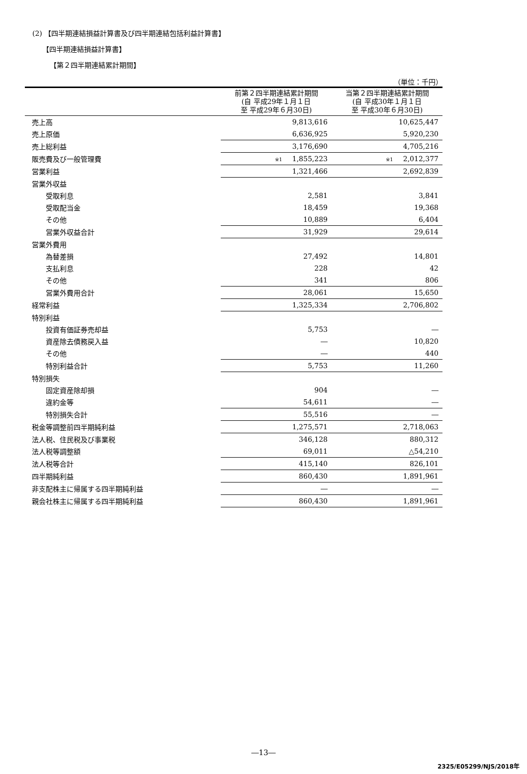(2) 【四半期連結損益計算書及び四半期連結包括利益計算書】
【四半期連結損益計算書】
【第２四半期連結累計期間】
（単位：千円）
| | 前第２四半期連結累計期間 (自 平成29年１月１日 至 平成29年６月30日) | 当第２四半期連結累計期間 (自 平成30年１月１日 至 平成30年６月30日) |
| --- | --- | --- |
| 売上高 | 9,813,616 | 10,625,447 |
| 売上原価 | 6,636,925 | 5,920,230 |
| 売上総利益 | 3,176,690 | 4,705,216 |
| 販売費及び一般管理費 | ※1 1,855,223 | ※1 2,012,377 |
| 営業利益 | 1,321,466 | 2,692,839 |
| 営業外収益 | | |
| 受取利息 | 2,581 | 3,841 |
| 受取配当金 | 18,459 | 19,368 |
| その他 | 10,889 | 6,404 |
| 営業外収益合計 | 31,929 | 29,614 |
| 営業外費用 | | |
| 為替差損 | 27,492 | 14,801 |
| 支払利息 | 228 | 42 |
| その他 | 341 | 806 |
| 営業外費用合計 | 28,061 | 15,650 |
| 経常利益 | 1,325,334 | 2,706,802 |
| 特別利益 | | |
| 投資有価証券売却益 | 5,753 | ― |
| 資産除去債務戻入益 | ― | 10,820 |
| その他 | ― | 440 |
| 特別利益合計 | 5,753 | 11,260 |
| 特別損失 | | |
| 固定資産除却損 | 904 | ― |
| 違約金等 | 54,611 | ― |
| 特別損失合計 | 55,516 | ― |
| 税金等調整前四半期純利益 | 1,275,571 | 2,718,063 |
| 法人税、住民税及び事業税 | 346,128 | 880,312 |
| 法人税等調整額 | 69,011 | △54,210 |
| 法人税等合計 | 415,140 | 826,101 |
| 四半期純利益 | 860,430 | 1,891,961 |
| 非支配株主に帰属する四半期純利益 | ― | ― |
| 親会社株主に帰属する四半期純利益 | 860,430 | 1,891,961 |
―13―
2325/E05299/NJS/2018年